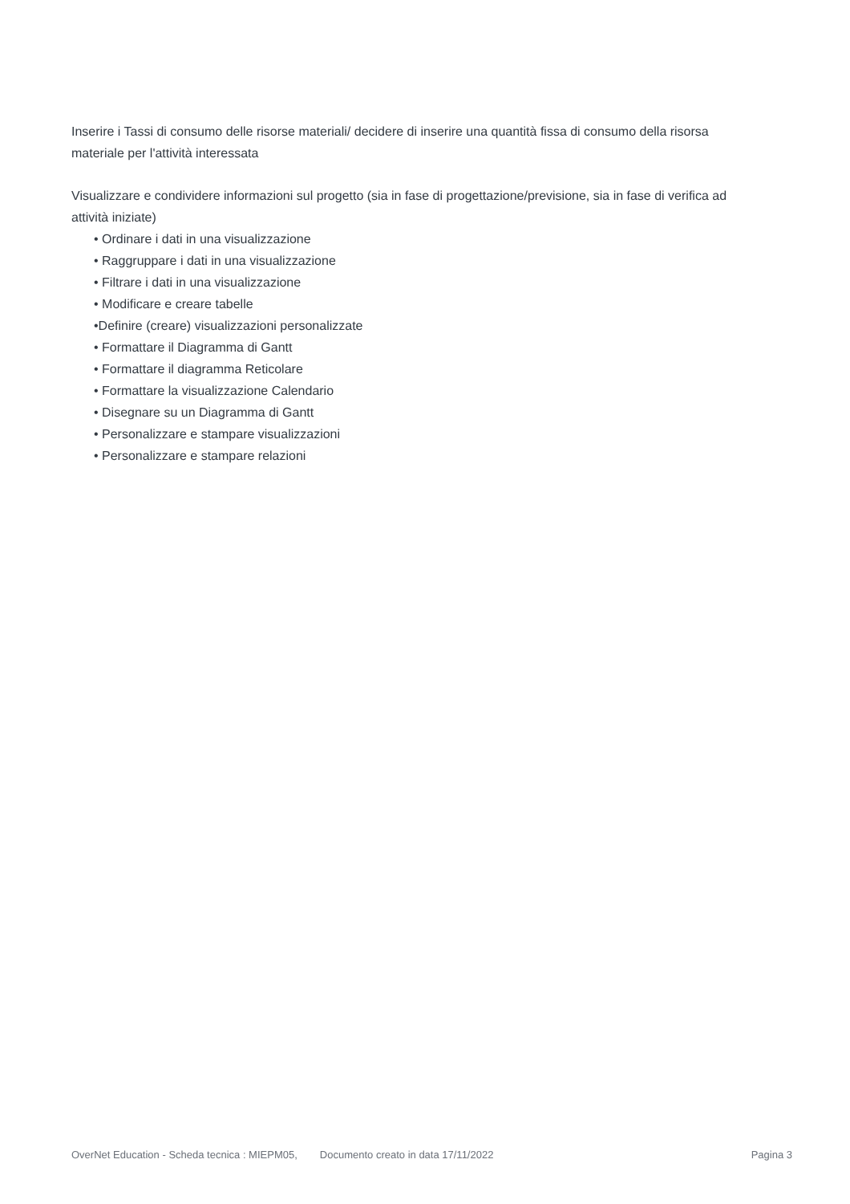Inserire i Tassi di consumo delle risorse materiali/ decidere di inserire una quantità fissa di consumo della risorsa materiale per l'attività interessata
Visualizzare e condividere informazioni sul progetto (sia in fase di progettazione/previsione, sia in fase di verifica ad attività iniziate)
• Ordinare i dati in una visualizzazione
• Raggruppare i dati in una visualizzazione
• Filtrare i dati in una visualizzazione
• Modificare e creare tabelle
•Definire (creare) visualizzazioni personalizzate
• Formattare il Diagramma di Gantt
• Formattare il diagramma Reticolare
• Formattare la visualizzazione Calendario
• Disegnare su un Diagramma di Gantt
• Personalizzare e stampare visualizzazioni
• Personalizzare e stampare relazioni
OverNet Education - Scheda tecnica : MIEPM05, Documento creato in data 17/11/2022 Pagina 3